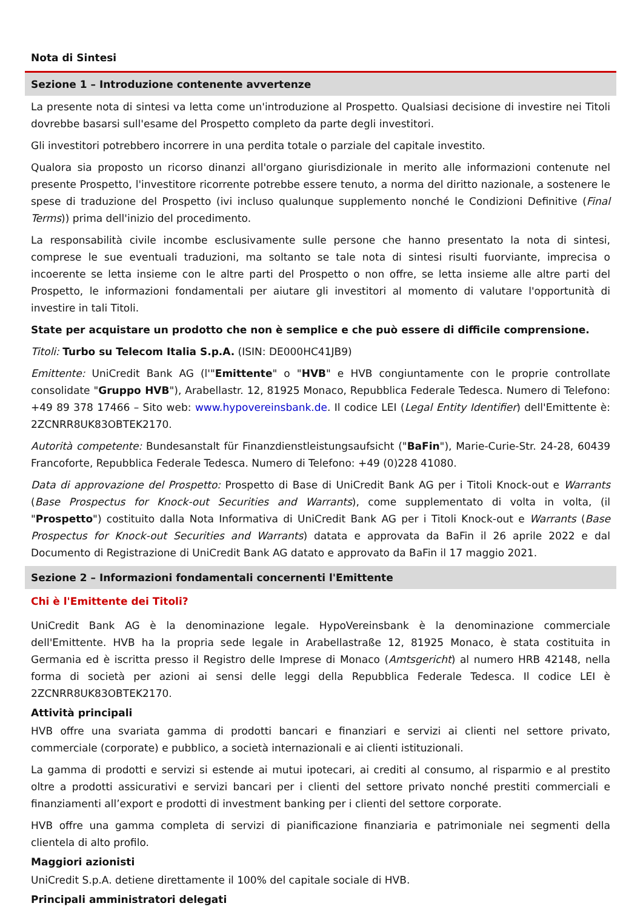Nota di Sintesi
Sezione 1 – Introduzione contenente avvertenze
La presente nota di sintesi va letta come un'introduzione al Prospetto. Qualsiasi decisione di investire nei Titoli dovrebbe basarsi sull'esame del Prospetto completo da parte degli investitori.
Gli investitori potrebbero incorrere in una perdita totale o parziale del capitale investito.
Qualora sia proposto un ricorso dinanzi all'organo giurisdizionale in merito alle informazioni contenute nel presente Prospetto, l'investitore ricorrente potrebbe essere tenuto, a norma del diritto nazionale, a sostenere le spese di traduzione del Prospetto (ivi incluso qualunque supplemento nonché le Condizioni Definitive (Final Terms)) prima dell'inizio del procedimento.
La responsabilità civile incombe esclusivamente sulle persone che hanno presentato la nota di sintesi, comprese le sue eventuali traduzioni, ma soltanto se tale nota di sintesi risulti fuorviante, imprecisa o incoerente se letta insieme con le altre parti del Prospetto o non offre, se letta insieme alle altre parti del Prospetto, le informazioni fondamentali per aiutare gli investitori al momento di valutare l'opportunità di investire in tali Titoli.
State per acquistare un prodotto che non è semplice e che può essere di difficile comprensione.
Titoli: Turbo su Telecom Italia S.p.A. (ISIN: DE000HC41JB9)
Emittente: UniCredit Bank AG (l'"Emittente" o "HVB" e HVB congiuntamente con le proprie controllate consolidate "Gruppo HVB"), Arabellastr. 12, 81925 Monaco, Repubblica Federale Tedesca. Numero di Telefono: +49 89 378 17466 – Sito web: www.hypovereinsbank.de. Il codice LEI (Legal Entity Identifier) dell'Emittente è: 2ZCNRR8UK83OBTEK2170.
Autorità competente: Bundesanstalt für Finanzdienstleistungsaufsicht ("BaFin"), Marie-Curie-Str. 24-28, 60439 Francoforte, Repubblica Federale Tedesca. Numero di Telefono: +49 (0)228 41080.
Data di approvazione del Prospetto: Prospetto di Base di UniCredit Bank AG per i Titoli Knock-out e Warrants (Base Prospectus for Knock-out Securities and Warrants), come supplementato di volta in volta, (il "Prospetto") costituito dalla Nota Informativa di UniCredit Bank AG per i Titoli Knock-out e Warrants (Base Prospectus for Knock-out Securities and Warrants) datata e approvata da BaFin il 26 aprile 2022 e dal Documento di Registrazione di UniCredit Bank AG datato e approvato da BaFin il 17 maggio 2021.
Sezione 2 – Informazioni fondamentali concernenti l'Emittente
Chi è l'Emittente dei Titoli?
UniCredit Bank AG è la denominazione legale. HypoVereinsbank è la denominazione commerciale dell'Emittente. HVB ha la propria sede legale in Arabellastraße 12, 81925 Monaco, è stata costituita in Germania ed è iscritta presso il Registro delle Imprese di Monaco (Amtsgericht) al numero HRB 42148, nella forma di società per azioni ai sensi delle leggi della Repubblica Federale Tedesca. Il codice LEI è 2ZCNRR8UK83OBTEK2170.
Attività principali
HVB offre una svariata gamma di prodotti bancari e finanziari e servizi ai clienti nel settore privato, commerciale (corporate) e pubblico, a società internazionali e ai clienti istituzionali.
La gamma di prodotti e servizi si estende ai mutui ipotecari, ai crediti al consumo, al risparmio e al prestito oltre a prodotti assicurativi e servizi bancari per i clienti del settore privato nonché prestiti commerciali e finanziamenti all’export e prodotti di investment banking per i clienti del settore corporate.
HVB offre una gamma completa di servizi di pianificazione finanziaria e patrimoniale nei segmenti della clientela di alto profilo.
Maggiori azionisti
UniCredit S.p.A. detiene direttamente il 100% del capitale sociale di HVB.
Principali amministratori delegati